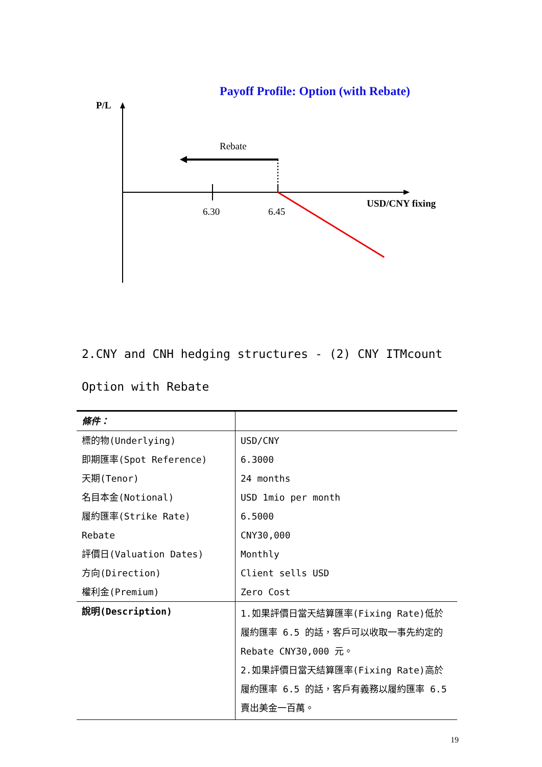Payoff Profile: Option (with Rebate)
P/L
Rebate
6.30 6.45
USD/CNY fixing
2.CNY and CNH hedging structures - (2) CNY ITMcount Option with Rebate
| 條件： | |
| --- | --- |
| 標的物(Underlying) | USD/CNY |
| 即期匯率(Spot Reference) | 6.3000 |
| 天期(Tenor) | 24 months |
| 名目本金(Notional) | USD 1mio per month |
| 履約匯率(Strike Rate) | 6.5000 |
| Rebate | CNY30,000 |
| 評價日(Valuation Dates) | Monthly |
| 方向(Direction) | Client sells USD |
| 權利金(Premium) | Zero Cost |
| 說明(Description) | 1.如果評價日當天結算匯率(Fixing Rate)低於履約匯率 6.5 的話，客戶可以收取一事先約定的 Rebate CNY30,000 元。 2.如果評價日當天結算匯率(Fixing Rate)高於履約匯率 6.5 的話，客戶有義務以履約匯率 6.5 賣出美金一百萬。 |
19